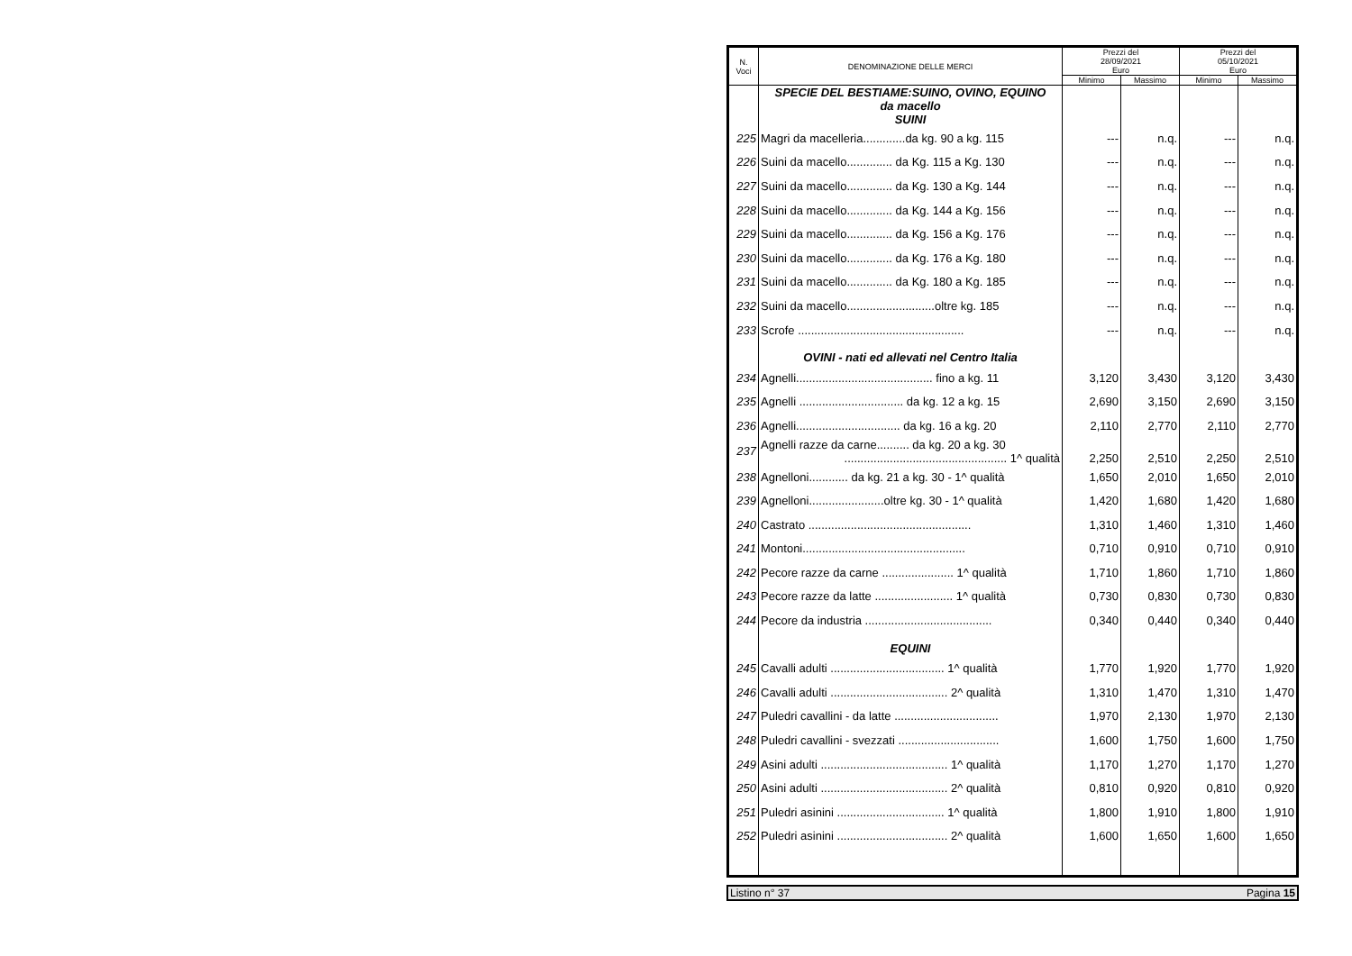| N. Voci | DENOMINAZIONE DELLE MERCI | Prezzi del 28/09/2021 Euro | | Prezzi del 05/10/2021 Euro | |
| --- | --- | --- | --- | --- | --- |
| | | Minimo | Massimo | Minimo | Massimo |
| | SPECIE DEL BESTIAME:SUINO, OVINO, EQUINO da macello SUINI | | | | |
| 225 | Magri da macelleria.............da kg. 90 a kg. 115 | --- | n.q. | --- | n.q. |
| 226 | Suini da macello.............. da Kg. 115 a Kg. 130 | --- | n.q. | --- | n.q. |
| 227 | Suini da macello.............. da Kg. 130 a Kg. 144 | --- | n.q. | --- | n.q. |
| 228 | Suini da macello.............. da Kg. 144 a Kg. 156 | --- | n.q. | --- | n.q. |
| 229 | Suini da macello.............. da Kg. 156 a Kg. 176 | --- | n.q. | --- | n.q. |
| 230 | Suini da macello.............. da Kg. 176 a Kg. 180 | --- | n.q. | --- | n.q. |
| 231 | Suini da macello.............. da Kg. 180 a Kg. 185 | --- | n.q. | --- | n.q. |
| 232 | Suini da macello...........................oltre kg. 185 | --- | n.q. | --- | n.q. |
| 233 | Scrofe ................................................... | --- | n.q. | --- | n.q. |
| | OVINI - nati ed allevati nel Centro Italia | | | | |
| 234 | Agnelli.......................................... fino a kg. 11 | 3,120 | 3,430 | 3,120 | 3,430 |
| 235 | Agnelli ................................ da kg. 12 a kg. 15 | 2,690 | 3,150 | 2,690 | 3,150 |
| 236 | Agnelli................................ da kg. 16 a kg. 20 | 2,110 | 2,770 | 2,110 | 2,770 |
| 237 | Agnelli razze da carne.......... da kg. 20 a kg. 30 .................................................. 1^ qualità | 2,250 | 2,510 | 2,250 | 2,510 |
| 238 | Agnelloni............ da kg. 21 a kg. 30 - 1^ qualità | 1,650 | 2,010 | 1,650 | 2,010 |
| 239 | Agnelloni.......................oltre kg. 30 - 1^ qualità | 1,420 | 1,680 | 1,420 | 1,680 |
| 240 | Castrato .................................................. | 1,310 | 1,460 | 1,310 | 1,460 |
| 241 | Montoni.................................................. | 0,710 | 0,910 | 0,710 | 0,910 |
| 242 | Pecore razze da carne ...................... 1^ qualità | 1,710 | 1,860 | 1,710 | 1,860 |
| 243 | Pecore razze da latte ........................ 1^ qualità | 0,730 | 0,830 | 0,730 | 0,830 |
| 244 | Pecore da industria ....................................... | 0,340 | 0,440 | 0,340 | 0,440 |
| | EQUINI | | | | |
| 245 | Cavalli adulti ................................... 1^ qualità | 1,770 | 1,920 | 1,770 | 1,920 |
| 246 | Cavalli adulti .................................... 2^ qualità | 1,310 | 1,470 | 1,310 | 1,470 |
| 247 | Puledri cavallini - da latte ................................ | 1,970 | 2,130 | 1,970 | 2,130 |
| 248 | Puledri cavallini - svezzati ............................... | 1,600 | 1,750 | 1,600 | 1,750 |
| 249 | Asini adulti ....................................... 1^ qualità | 1,170 | 1,270 | 1,170 | 1,270 |
| 250 | Asini adulti ....................................... 2^ qualità | 0,810 | 0,920 | 0,810 | 0,920 |
| 251 | Puledri asinini ................................. 1^ qualità | 1,800 | 1,910 | 1,800 | 1,910 |
| 252 | Puledri asinini .................................. 2^ qualità | 1,600 | 1,650 | 1,600 | 1,650 |
Listino n° 37 Pagina 15